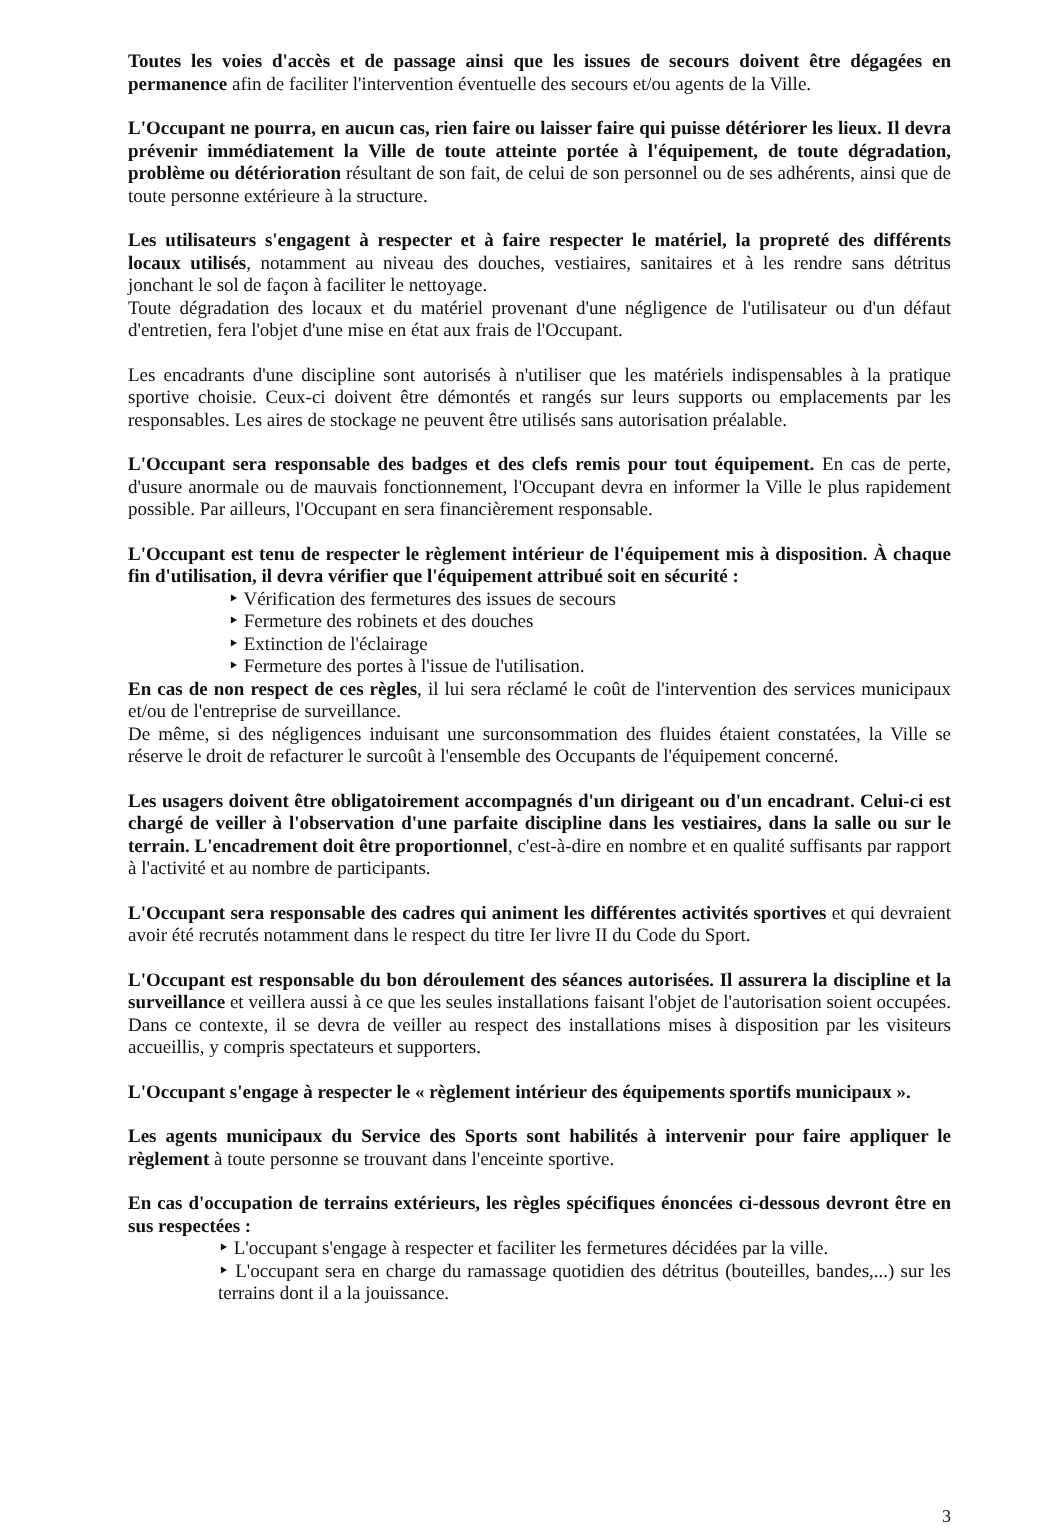Toutes les voies d'accès et de passage ainsi que les issues de secours doivent être dégagées en permanence afin de faciliter l'intervention éventuelle des secours et/ou agents de la Ville.
L'Occupant ne pourra, en aucun cas, rien faire ou laisser faire qui puisse détériorer les lieux. Il devra prévenir immédiatement la Ville de toute atteinte portée à l'équipement, de toute dégradation, problème ou détérioration résultant de son fait, de celui de son personnel ou de ses adhérents, ainsi que de toute personne extérieure à la structure.
Les utilisateurs s'engagent à respecter et à faire respecter le matériel, la propreté des différents locaux utilisés, notamment au niveau des douches, vestiaires, sanitaires et à les rendre sans détritus jonchant le sol de façon à faciliter le nettoyage.
Toute dégradation des locaux et du matériel provenant d'une négligence de l'utilisateur ou d'un défaut d'entretien, fera l'objet d'une mise en état aux frais de l'Occupant.
Les encadrants d'une discipline sont autorisés à n'utiliser que les matériels indispensables à la pratique sportive choisie. Ceux-ci doivent être démontés et rangés sur leurs supports ou emplacements par les responsables. Les aires de stockage ne peuvent être utilisés sans autorisation préalable.
L'Occupant sera responsable des badges et des clefs remis pour tout équipement. En cas de perte, d'usure anormale ou de mauvais fonctionnement, l'Occupant devra en informer la Ville le plus rapidement possible. Par ailleurs, l'Occupant en sera financièrement responsable.
L'Occupant est tenu de respecter le règlement intérieur de l'équipement mis à disposition. À chaque fin d'utilisation, il devra vérifier que l'équipement attribué soit en sécurité :
‣ Vérification des fermetures des issues de secours
‣ Fermeture des robinets et des douches
‣ Extinction de l'éclairage
‣ Fermeture des portes à l'issue de l'utilisation.
En cas de non respect de ces règles, il lui sera réclamé le coût de l'intervention des services municipaux et/ou de l'entreprise de surveillance.
De même, si des négligences induisant une surconsommation des fluides étaient constatées, la Ville se réserve le droit de refacturer le surcoût à l'ensemble des Occupants de l'équipement concerné.
Les usagers doivent être obligatoirement accompagnés d'un dirigeant ou d'un encadrant. Celui-ci est chargé de veiller à l'observation d'une parfaite discipline dans les vestiaires, dans la salle ou sur le terrain. L'encadrement doit être proportionnel, c'est-à-dire en nombre et en qualité suffisants par rapport à l'activité et au nombre de participants.
L'Occupant sera responsable des cadres qui animent les différentes activités sportives et qui devraient avoir été recrutés notamment dans le respect du titre Ier livre II du Code du Sport.
L'Occupant est responsable du bon déroulement des séances autorisées. Il assurera la discipline et la surveillance et veillera aussi à ce que les seules installations faisant l'objet de l'autorisation soient occupées. Dans ce contexte, il se devra de veiller au respect des installations mises à disposition par les visiteurs accueillis, y compris spectateurs et supporters.
L'Occupant s'engage à respecter le « règlement intérieur des équipements sportifs municipaux ».
Les agents municipaux du Service des Sports sont habilités à intervenir pour faire appliquer le règlement à toute personne se trouvant dans l'enceinte sportive.
En cas d'occupation de terrains extérieurs, les règles spécifiques énoncées ci-dessous devront être en sus respectées :
‣ L'occupant s'engage à respecter et faciliter les fermetures décidées par la ville.
‣ L'occupant sera en charge du ramassage quotidien des détritus (bouteilles, bandes,...) sur les terrains dont il a la jouissance.
3